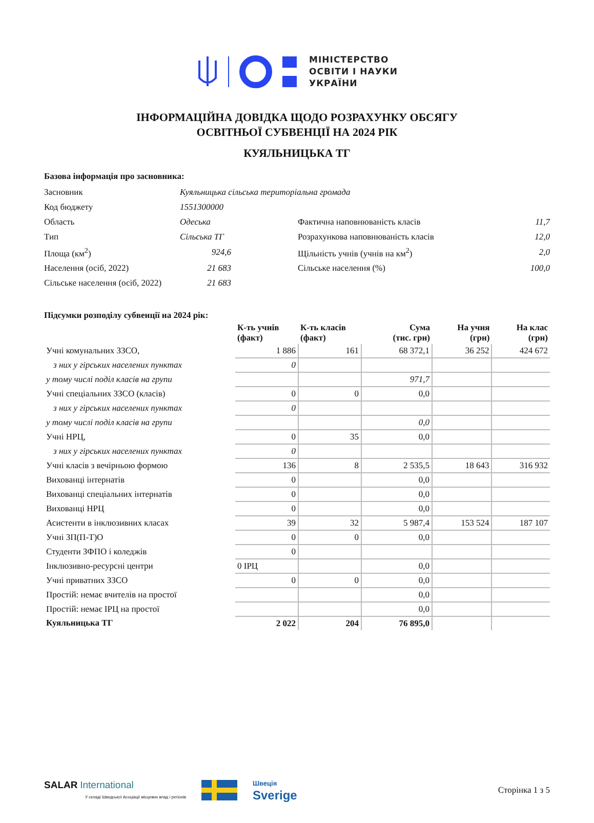МІНІСТЕРСТВО
ОСВІТИ І НАУКИ
УКРАЇНИ
ІНФОРМАЦІЙНА ДОВІДКА ЩОДО РОЗРАХУНКУ ОБСЯГУ
ОСВІТНЬОЇ СУБВЕНЦІЇ НА 2024 РІК
КУЯЛЬНИЦЬКА ТГ
Базова інформація про засновника:
| Засновник | Куяльницька сільська територіальна громада | | |
| Код бюджету | 1551300000 | | |
| Область | Одеська | Фактична наповнюваність класів | 11,7 |
| Тип | Сільська ТГ | Розрахункова наповнюваність класів | 12,0 |
| Площа (км<sup>2</sup>) | 924,6 | Щільність учнів (учнів на км<sup>2</sup>) | 2,0 |
| Населення (осіб, 2022) | 21 683 | Сільське населення (%) | 100,0 |
| Сільське населення (осіб, 2022) | 21 683 | | |
Підсумки розподілу субвенції на 2024 рік:
| | К-ть учнів (факт) | К-ть класів (факт) | Сума (тис. грн) | На учня (грн) | На клас (грн) |
| --- | --- | --- | --- | --- | --- |
| Учні комунальних ЗЗСО, | 1 886 | 161 | 68 372,1 | 36 252 | 424 672 |
| з них у гірських населених пунктах | 0 | | | | |
| у тому числі поділ класів на групи | | | 971,7 | | |
| Учні спеціальних ЗЗСО (класів) | 0 | 0 | 0,0 | | |
| з них у гірських населених пунктах | 0 | | | | |
| у тому числі поділ класів на групи | | | 0,0 | | |
| Учні НРЦ, | 0 | 35 | 0,0 | | |
| з них у гірських населених пунктах | 0 | | | | |
| Учні класів з вечірньою формою | 136 | 8 | 2 535,5 | 18 643 | 316 932 |
| Вихованці інтернатів | 0 | | 0,0 | | |
| Вихованці спеціальних інтернатів | 0 | | 0,0 | | |
| Вихованці НРЦ | 0 | | 0,0 | | |
| Асистенти в інклюзивних класах | 39 | 32 | 5 987,4 | 153 524 | 187 107 |
| Учні ЗП(П-Т)О | 0 | 0 | 0,0 | | |
| Студенти ЗФПО і коледжів | 0 | | | | |
| Інклюзивно-ресурсні центри | 0 ІРЦ | | 0,0 | | |
| Учні приватних ЗЗСО | 0 | 0 | 0,0 | | |
| Простій: немає вчителів на простої | | | 0,0 | | |
| Простій: немає ІРЦ на простої | | | 0,0 | | |
| Куяльницька ТГ | 2 022 | 204 | 76 895,0 | | |
SALAR International
У складі Шведської Асоціації місцевих влад і регіонів
Швеція
Sverige
Сторінка 1 з 5